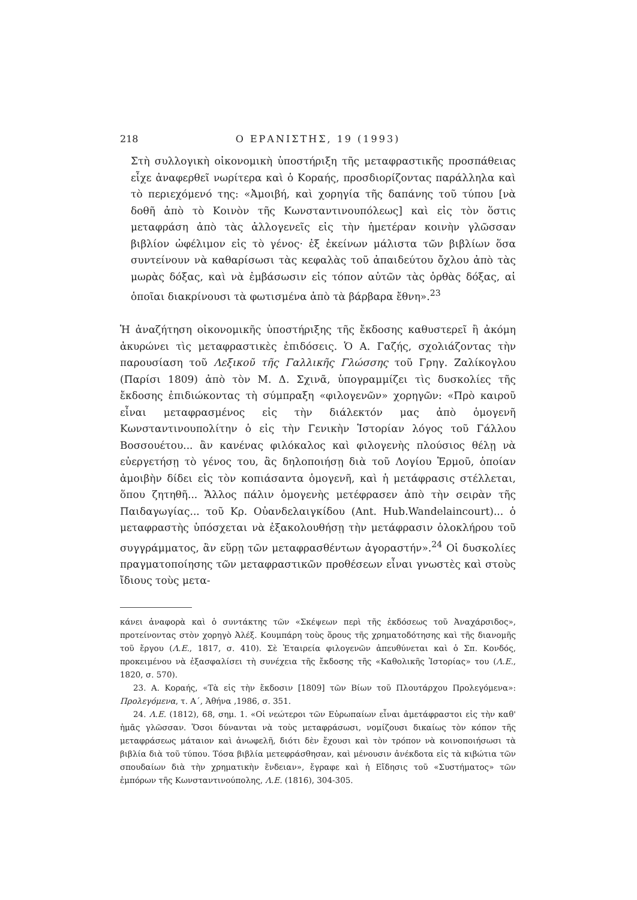218 Ο ΕΡΑΝΙΣΤΗΣ, 19 (1993)
Στὴ συλλογικὴ οἰκονομικὴ ὑποστήριξη τῆς μεταφραστικῆς προσπάθειας εἶχε ἀναφερθεῖ νωρίτερα καὶ ὁ Κοραής, προσδιορίζοντας παράλληλα καὶ τὸ περιεχόμενό της: «Ἀμοιβή, καὶ χορηγία τῆς δαπάνης τοῦ τύπου [νὰ δοθῆ ἀπὸ τὸ Κοινὸν τῆς Κωνσταντινουπόλεως] καὶ εἰς τὸν ὅστις μεταφράση ἀπὸ τὰς ἀλλογενεῖς εἰς τὴν ἡμετέραν κοινὴν γλῶσσαν βιβλίον ὠφέλιμον εἰς τὸ γένος· ἐξ ἐκείνων μάλιστα τῶν βιβλίων ὅσα συντείνουν νὰ καθαρίσωσι τὰς κεφαλὰς τοῦ ἀπαιδεύτου ὄχλου ἀπὸ τὰς μωρὰς δόξας, καὶ νὰ ἐμβάσωσιν εἰς τόπον αὐτῶν τὰς ὀρθὰς δόξας, αἱ ὁποῖαι διακρίνουσι τὰ φωτισμένα ἀπὸ τὰ βάρβαρα ἔθνη».<sup>23</sup>
Ἡ ἀναζήτηση οἰκονομικῆς ὑποστήριξης τῆς ἔκδοσης καθυστερεῖ ἢ ἀκόμη ἀκυρώνει τὶς μεταφραστικὲς ἐπιδόσεις. Ὁ Α. Γαζής, σχολιάζοντας τὴν παρουσίαση τοῦ Λεξικοῦ τῆς Γαλλικῆς Γλώσσης τοῦ Γρηγ. Ζαλίκογλου (Παρίσι 1809) ἀπὸ τὸν Μ. Δ. Σχινᾶ, ὑπογραμμίζει τὶς δυσκολίες τῆς ἔκδοσης ἐπιδιώκοντας τὴ σύμπραξη «φιλογενῶν» χορηγῶν: «Πρὸ καιροῦ εἶναι μεταφρασμένος εἰς τὴν διάλεκτόν μας ἀπὸ ὁμογενῆ Κωνσταντινουπολίτην ὁ εἰς τὴν Γενικὴν Ἱστορίαν λόγος τοῦ Γάλλου Βοσσουέτου... ἂν κανένας φιλόκαλος καὶ φιλογενὴς πλούσιος θέλῃ νὰ εὐεργετήσῃ τὸ γένος του, ἂς δηλοποιήσῃ διὰ τοῦ Λογίου Ἑρμοῦ, ὁποίαν ἀμοιβὴν δίδει εἰς τὸν κοπιάσαντα ὁμογενῆ, καὶ ἡ μετάφρασις στέλλεται, ὅπου ζητηθῆ... Ἄλλος πάλιν ὁμογενὴς μετέφρασεν ἀπὸ τὴν σειρὰν τῆς Παιδαγωγίας... τοῦ Κρ. Οὐανδελαιγκίδου (Ant. Hub.Wandelaincourt)... ὁ μεταφραστὴς ὑπόσχεται νὰ ἐξακολουθήσῃ τὴν μετάφρασιν ὁλοκλήρου τοῦ συγγράμματος, ἂν εὕρῃ τῶν μεταφρασθέντων ἀγοραστήν».<sup>24</sup> Οἱ δυσκολίες πραγματοποίησης τῶν μεταφραστικῶν προθέσεων εἶναι γνωστὲς καὶ στοὺς ἴδιους τοὺς μετα-
κάνει ἀναφορὰ καὶ ὁ συντάκτης τῶν «Σκέψεων περὶ τῆς ἐκδόσεως τοῦ Ἀναχάρσιδος», προτείνοντας στὸν χορηγὸ Ἀλέξ. Κουμπάρη τοὺς ὅρους τῆς χρηματοδότησης καὶ τῆς διανομῆς τοῦ ἔργου (Λ.Ε., 1817, σ. 410). Σὲ Ἑταιρεία φιλογενῶν ἀπευθύνεται καὶ ὁ Σπ. Κονδός, προκειμένου νὰ ἐξασφαλίσει τὴ συνέχεια τῆς ἔκδοσης τῆς «Καθολικῆς Ἱστορίας» του (Λ.Ε., 1820, σ. 570).
23. Α. Κοραής, «Τὰ εἰς τὴν ἔκδοσιν [1809] τῶν Βίων τοῦ Πλουτάρχου Προλεγόμενα»: Προλεγόμενα, τ. Α΄, Ἀθήνα ,1986, σ. 351.
24. Λ.Ε. (1812), 68, σημ. 1. «Οἱ νεώτεροι τῶν Εὐρωπαίων εἶναι ἀμετάφραστοι εἰς τὴν καθ' ἡμᾶς γλῶσσαν. Ὅσοι δύνανται νὰ τοὺς μεταφράσωσι, νομίζουσι δικαίως τὸν κόπον τῆς μεταφράσεως μάταιον καὶ ἀνωφελῆ, διότι δὲν ἔχουσι καὶ τὸν τρόπον νὰ κοινοποιήσωσι τὰ βιβλία διὰ τοῦ τύπου. Τόσα βιβλία μετεφράσθησαν, καὶ μένουσιν ἀνέκδοτα εἰς τὰ κιβώτια τῶν σπουδαίων διὰ τὴν χρηματικὴν ἔνδειαν», ἔγραφε καὶ ἡ Εἴδησις τοῦ «Συστήματος» τῶν ἐμπόρων τῆς Κωνσταντινούπολης, Λ.Ε. (1816), 304-305.